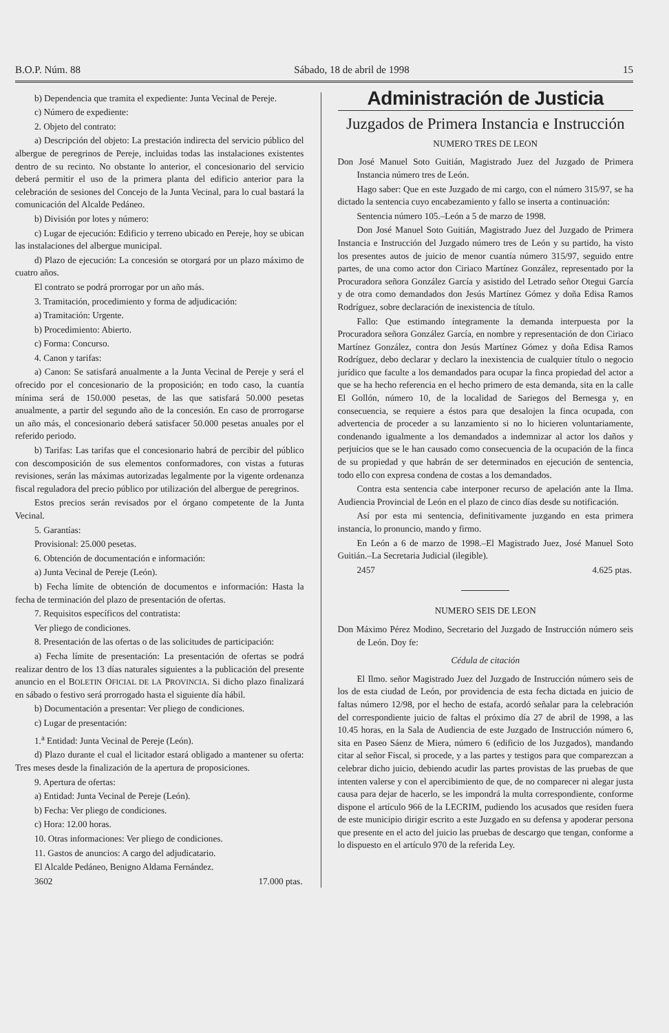B.O.P. Núm. 88 Sábado, 18 de abril de 1998 15
b) Dependencia que tramita el expediente: Junta Vecinal de Pereje.
c) Número de expediente:
2. Objeto del contrato:
a) Descripción del objeto: La prestación indirecta del servicio público del albergue de peregrinos de Pereje, incluidas todas las instalaciones existentes dentro de su recinto. No obstante lo anterior, el concesionario del servicio deberá permitir el uso de la primera planta del edificio anterior para la celebración de sesiones del Concejo de la Junta Vecinal, para lo cual bastará la comunicación del Alcalde Pedáneo.
b) División por lotes y número:
c) Lugar de ejecución: Edificio y terreno ubicado en Pereje, hoy se ubican las instalaciones del albergue municipal.
d) Plazo de ejecución: La concesión se otorgará por un plazo máximo de cuatro años.
El contrato se podrá prorrogar por un año más.
3. Tramitación, procedimiento y forma de adjudicación:
a) Tramitación: Urgente.
b) Procedimiento: Abierto.
c) Forma: Concurso.
4. Canon y tarifas:
a) Canon: Se satisfará anualmente a la Junta Vecinal de Pereje y será el ofrecido por el concesionario de la proposición; en todo caso, la cuantía mínima será de 150.000 pesetas, de las que satisfará 50.000 pesetas anualmente, a partir del segundo año de la concesión. En caso de prorrogarse un año más, el concesionario deberá satisfacer 50.000 pesetas anuales por el referido periodo.
b) Tarifas: Las tarifas que el concesionario habrá de percibir del público con descomposición de sus elementos conformadores, con vistas a futuras revisiones, serán las máximas autorizadas legalmente por la vigente ordenanza fiscal reguladora del precio público por utilización del albergue de peregrinos.
Estos precios serán revisados por el órgano competente de la Junta Vecinal.
5. Garantías:
Provisional: 25.000 pesetas.
6. Obtención de documentación e información:
a) Junta Vecinal de Pereje (León).
b) Fecha límite de obtención de documentos e información: Hasta la fecha de terminación del plazo de presentación de ofertas.
7. Requisitos específicos del contratista:
Ver pliego de condiciones.
8. Presentación de las ofertas o de las solicitudes de participación:
a) Fecha límite de presentación: La presentación de ofertas se podrá realizar dentro de los 13 días naturales siguientes a la publicación del presente anuncio en el BOLETIN OFICIAL DE LA PROVINCIA. Si dicho plazo finalizará en sábado o festivo será prorrogado hasta el siguiente día hábil.
b) Documentación a presentar: Ver pliego de condiciones.
c) Lugar de presentación:
1.<sup>a</sup> Entidad: Junta Vecinal de Pereje (León).
d) Plazo durante el cual el licitador estará obligado a mantener su oferta: Tres meses desde la finalización de la apertura de proposiciones.
9. Apertura de ofertas:
a) Entidad: Junta Vecinal de Pereje (León).
b) Fecha: Ver pliego de condiciones.
c) Hora: 12.00 horas.
10. Otras informaciones: Ver pliego de condiciones.
11. Gastos de anuncios: A cargo del adjudicatario.
El Alcalde Pedáneo, Benigno Aldama Fernández.
3602 17.000 ptas.
Administración de Justicia
Juzgados de Primera Instancia e Instrucción
NUMERO TRES DE LEON
Don José Manuel Soto Guitián, Magistrado Juez del Juzgado de Primera Instancia número tres de León.
Hago saber: Que en este Juzgado de mi cargo, con el número 315/97, se ha dictado la sentencia cuyo encabezamiento y fallo se inserta a continuación:
Sentencia número 105.–León a 5 de marzo de 1998.
Don José Manuel Soto Guitián, Magistrado Juez del Juzgado de Primera Instancia e Instrucción del Juzgado número tres de León y su partido, ha visto los presentes autos de juicio de menor cuantía número 315/97, seguido entre partes, de una como actor don Ciriaco Martínez González, representado por la Procuradora señora González García y asistido del Letrado señor Otegui García y de otra como demandados don Jesús Martínez Gómez y doña Edisa Ramos Rodríguez, sobre declaración de inexistencia de título.
Fallo: Que estimando íntegramente la demanda interpuesta por la Procuradora señora González García, en nombre y representación de don Ciriaco Martínez González, contra don Jesús Martínez Gómez y doña Edisa Ramos Rodríguez, debo declarar y declaro la inexistencia de cualquier título o negocio jurídico que faculte a los demandados para ocupar la finca propiedad del actor a que se ha hecho referencia en el hecho primero de esta demanda, sita en la calle El Gollón, número 10, de la localidad de Sariegos del Bernesga y, en consecuencia, se requiere a éstos para que desalojen la finca ocupada, con advertencia de proceder a su lanzamiento si no lo hicieren voluntariamente, condenando igualmente a los demandados a indemnizar al actor los daños y perjuicios que se le han causado como consecuencia de la ocupación de la finca de su propiedad y que habrán de ser determinados en ejecución de sentencia, todo ello con expresa condena de costas a los demandados.
Contra esta sentencia cabe interponer recurso de apelación ante la Ilma. Audiencia Provincial de León en el plazo de cinco días desde su notificación.
Así por esta mi sentencia, definitivamente juzgando en esta primera instancia, lo pronuncio, mando y firmo.
En León a 6 de marzo de 1998.–El Magistrado Juez, José Manuel Soto Guitián.–La Secretaria Judicial (ilegible).
2457 4.625 ptas.
NUMERO SEIS DE LEON
Don Máximo Pérez Modino, Secretario del Juzgado de Instrucción número seis de León. Doy fe:
Cédula de citación
El Ilmo. señor Magistrado Juez del Juzgado de Instrucción número seis de los de esta ciudad de León, por providencia de esta fecha dictada en juicio de faltas número 12/98, por el hecho de estafa, acordó señalar para la celebración del correspondiente juicio de faltas el próximo día 27 de abril de 1998, a las 10.45 horas, en la Sala de Audiencia de este Juzgado de Instrucción número 6, sita en Paseo Sáenz de Miera, número 6 (edificio de los Juzgados), mandando citar al señor Fiscal, si procede, y a las partes y testigos para que comparezcan a celebrar dicho juicio, debiendo acudir las partes provistas de las pruebas de que intenten valerse y con el apercibimiento de que, de no comparecer ni alegar justa causa para dejar de hacerlo, se les impondrá la multa correspondiente, conforme dispone el artículo 966 de la LECRIM, pudiendo los acusados que residen fuera de este municipio dirigir escrito a este Juzgado en su defensa y apoderar persona que presente en el acto del juicio las pruebas de descargo que tengan, conforme a lo dispuesto en el artículo 970 de la referida Ley.